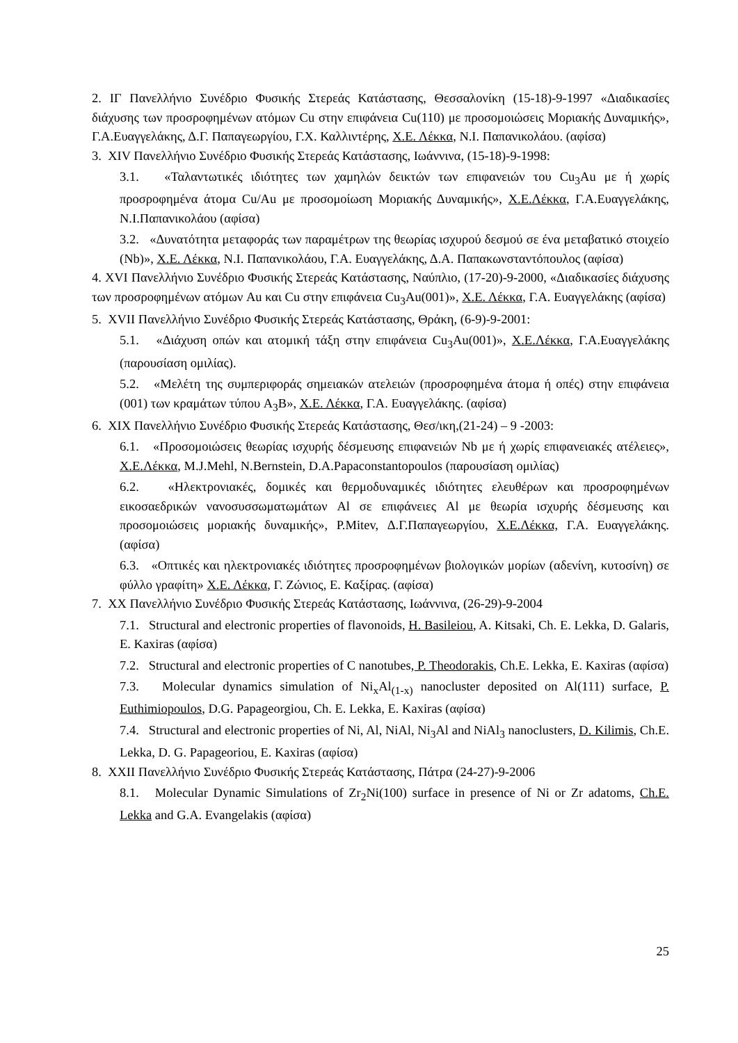2. ΙΓ Πανελλήνιο Συνέδριο Φυσικής Στερεάς Κατάστασης, Θεσσαλονίκη (15-18)-9-1997 «Διαδικασίες διάχυσης των προσροφημένων ατόμων Cu στην επιφάνεια Cu(110) με προσομοιώσεις Μοριακής Δυναμικής», Γ.Α.Ευαγγελάκης, Δ.Γ. Παπαγεωργίου, Γ.Χ. Καλλιντέρης, Χ.Ε. Λέκκα, Ν.Ι. Παπανικολάου. (αφίσα)
3. XIV Πανελλήνιο Συνέδριο Φυσικής Στερεάς Κατάστασης, Ιωάννινα, (15-18)-9-1998:
3.1. «Ταλαντωτικές ιδιότητες των χαμηλών δεικτών των επιφανειών του Cu<sub>3</sub>Au με ή χωρίς προσροφημένα άτομα Cu/Au με προσομοίωση Μοριακής Δυναμικής», Χ.Ε.Λέκκα, Γ.Α.Ευαγγελάκης, Ν.Ι.Παπανικολάου (αφίσα)
3.2. «Δυνατότητα μεταφοράς των παραμέτρων της θεωρίας ισχυρού δεσμού σε ένα μεταβατικό στοιχείο (Nb)», Χ.Ε. Λέκκα, Ν.Ι. Παπανικολάου, Γ.Α. Ευαγγελάκης, Δ.Α. Παπακωνσταντόπουλος (αφίσα)
4. XVI Πανελλήνιο Συνέδριο Φυσικής Στερεάς Κατάστασης, Ναύπλιο, (17-20)-9-2000, «Διαδικασίες διάχυσης των προσροφημένων ατόμων Au και Cu στην επιφάνεια Cu<sub>3</sub>Au(001)», Χ.Ε. Λέκκα, Γ.Α. Ευαγγελάκης (αφίσα)
5. XVII Πανελλήνιο Συνέδριο Φυσικής Στερεάς Κατάστασης, Θράκη, (6-9)-9-2001:
5.1. «Διάχυση οπών και ατομική τάξη στην επιφάνεια Cu<sub>3</sub>Au(001)», Χ.Ε.Λέκκα, Γ.Α.Ευαγγελάκης (παρουσίαση ομιλίας).
5.2. «Μελέτη της συμπεριφοράς σημειακών ατελειών (προσροφημένα άτομα ή οπές) στην επιφάνεια (001) των κραμάτων τύπου A<sub>3</sub>B», Χ.Ε. Λέκκα, Γ.Α. Ευαγγελάκης. (αφίσα)
6. XIX Πανελλήνιο Συνέδριο Φυσικής Στερεάς Κατάστασης, Θεσ/ικη,(21-24) – 9 -2003:
6.1. «Προσομοιώσεις θεωρίας ισχυρής δέσμευσης επιφανειών Nb με ή χωρίς επιφανειακές ατέλειες», Χ.Ε.Λέκκα, M.J.Mehl, N.Bernstein, D.A.Papaconstantopoulos (παρουσίαση ομιλίας)
6.2. «Ηλεκτρονιακές, δομικές και θερμοδυναμικές ιδιότητες ελευθέρων και προσροφημένων εικοσαεδρικών νανοσυσσωματωμάτων Al σε επιφάνειες Al με θεωρία ισχυρής δέσμευσης και προσομοιώσεις μοριακής δυναμικής», P.Mitev, Δ.Γ.Παπαγεωργίου, Χ.Ε.Λέκκα, Γ.Α. Ευαγγελάκης. (αφίσα)
6.3. «Οπτικές και ηλεκτρονιακές ιδιότητες προσροφημένων βιολογικών μορίων (αδενίνη, κυτοσίνη) σε φύλλο γραφίτη» Χ.Ε. Λέκκα, Γ. Ζώνιος, Ε. Καξίρας. (αφίσα)
7. XX Πανελλήνιο Συνέδριο Φυσικής Στερεάς Κατάστασης, Ιωάννινα, (26-29)-9-2004
7.1. Structural and electronic properties of flavonoids, H. Basileiou, A. Kitsaki, Ch. E. Lekka, D. Galaris, E. Kaxiras (αφίσα)
7.2. Structural and electronic properties of C nanotubes, P. Theodorakis, Ch.E. Lekka, E. Kaxiras (αφίσα)
7.3. Molecular dynamics simulation of Ni<sub>x</sub>Al<sub>(1-x)</sub> nanocluster deposited on Al(111) surface, P. Euthimiopoulos, D.G. Papageorgiou, Ch. E. Lekka, E. Kaxiras (αφίσα)
7.4. Structural and electronic properties of Ni, Al, NiAl, Ni<sub>3</sub>Al and NiAl<sub>3</sub> nanoclusters, D. Kilimis, Ch.E. Lekka, D. G. Papageoriou, E. Kaxiras (αφίσα)
8. XXII Πανελλήνιο Συνέδριο Φυσικής Στερεάς Κατάστασης, Πάτρα (24-27)-9-2006
8.1. Molecular Dynamic Simulations of Zr<sub>2</sub>Ni(100) surface in presence of Ni or Zr adatoms, Ch.E. Lekka and G.A. Evangelakis (αφίσα)
25